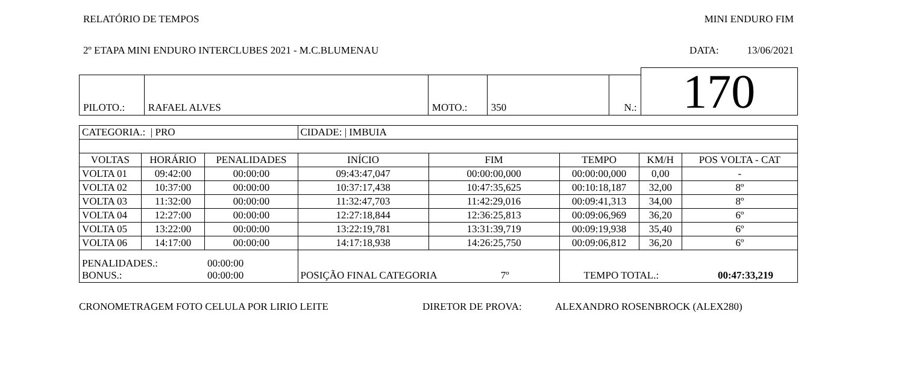RELATÓRIO DE TEMPOS MINI ENDURO FIM
2º ETAPA MINI ENDURO INTERCLUBES 2021 - M.C.BLUMENAU DATA: 13/06/2021
| | | | | | 170 |
| PILOTO.: | RAFAEL ALVES | MOTO.: | 350 | N.: | |
| CATEGORIA.: / PRO | | | CIDADE: / IMBUIA | | | | |
| VOLTAS | HORÁRIO | PENALIDADES | INÍCIO | FIM | TEMPO | KM/H | POS VOLTA - CAT |
| VOLTA 01 | 09:42:00 | 00:00:00 | 09:43:47,047 | 00:00:00,000 | 00:00:00,000 | 0,00 | - |
| VOLTA 02 | 10:37:00 | 00:00:00 | 10:37:17,438 | 10:47:35,625 | 00:10:18,187 | 32,00 | 8º |
| VOLTA 03 | 11:32:00 | 00:00:00 | 11:32:47,703 | 11:42:29,016 | 00:09:41,313 | 34,00 | 8º |
| VOLTA 04 | 12:27:00 | 00:00:00 | 12:27:18,844 | 12:36:25,813 | 00:09:06,969 | 36,20 | 6º |
| VOLTA 05 | 13:22:00 | 00:00:00 | 13:22:19,781 | 13:31:39,719 | 00:09:19,938 | 35,40 | 6º |
| VOLTA 06 | 14:17:00 | 00:00:00 | 14:17:18,938 | 14:26:25,750 | 00:09:06,812 | 36,20 | 6º |
| PENALIDADES.: BONUS.: | | 00:00:00 00:00:00 | POSIÇÃO FINAL CATEGORIA 7º | | TEMPO TOTAL.: 00:47:33,219 | | |
CRONOMETRAGEM FOTO CELULA POR LIRIO LEITE DIRETOR DE PROVA: ALEXANDRO ROSENBROCK (ALEX280)